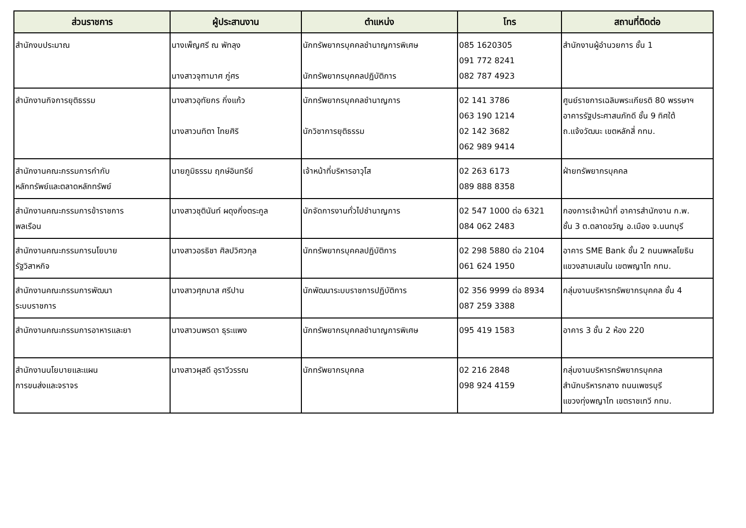| ส่วนราชการ | ผู้ประสานงาน | ตำแหน่ง | โทร | สถานที่ติดต่อ |
| --- | --- | --- | --- | --- |
| สำนักงบประมาณ | นางเพ็ญศรี ณ พัทลุง นางสาวจุฑามาศ ภู่ศร | นักทรัพยากรบุคคลชำนาญการพิเศษ นักทรัพยากรบุคคลปฏิบัติการ | 085 1620305 091 772 8241 082 787 4923 | สำนักงานผู้อำนวยการ ชั้น 1 |
| สำนักงานกิจการยุติธรรม | นางสาวอุทัยกร กิ่งแก้ว นางสาวนทิตา ไทยศิริ | นักทรัพยากรบุคคลชำนาญการ นักวิชาการยุติธรรม | 02 141 3786 063 190 1214 02 142 3682 062 989 9414 | ศูนย์ราชการเฉลิมพระเกียรติ 80 พรรษาฯ อาคารรัฐประศาสนภักดี ชั้น 9 ทิศใต้ ถ.แจ้งวัฒนะ เขตหลักสี่ กทม. |
| สำนักงานคณะกรรมการกำกับ หลักทรัพย์และตลาดหลักทรัพย์ | นายภูมิธรรม ฤกษ์อินทรีย์ | เจ้าหน้าที่บริหารอาวุโส | 02 263 6173 089 888 8358 | ฝ่ายทรัพยากรบุคคล |
| สำนักงานคณะกรรมการข้าราชการ พลเรือน | นางสาวชุตินันท์ ผดุงกิ่งตระกูล | นักจัดการงานทั่วไปชำนาญการ | 02 547 1000 ต่อ 6321 084 062 2483 | กองการเจ้าหน้าที่ อาคารสำนักงาน ก.พ. ชั้น 3 ต.ตลาดขวัญ อ.เมือง จ.นนทบุรี |
| สำนักงานคณะกรรมการนโยบาย รัฐวิสาหกิจ | นางสาวอรธิชา ศิลปวิศวกุล | นักทรัพยากรบุคคลปฏิบัติการ | 02 298 5880 ต่อ 2104 061 624 1950 | อาคาร SME Bank ชั้น 2 ถนนพหลโยธิน แขวงสามเสนใน เขตพญาไท กทม. |
| สำนักงานคณะกรรมการพัฒนา ระบบราชการ | นางสาวศุภมาส ศรีปาน | นักพัฒนาระบบราชการปฏิบัติการ | 02 356 9999 ต่อ 8934 087 259 3388 | กลุ่มงานบริหารทรัพยากรบุคคล ชั้น 4 |
| สำนักงานคณะกรรมการอาหารและยา | นางสาวนพรดา ธุระแพง | นักทรัพยากรบุคคลชำนาญการพิเศษ | 095 419 1583 | อาคาร 3 ชั้น 2 ห้อง 220 |
| สำนักงานนโยบายและแผน การขนส่งและจราจร | นางสาวผุสดี อุราวีวรรณ | นักทรัพยากรบุคคล | 02 216 2848 098 924 4159 | กลุ่มงานบริหารทรัพยากรบุคคล สำนักบริหารกลาง ถนนเพชรบุรี แขวงทุ่งพญาไท เขตราชเทวี กทม. |